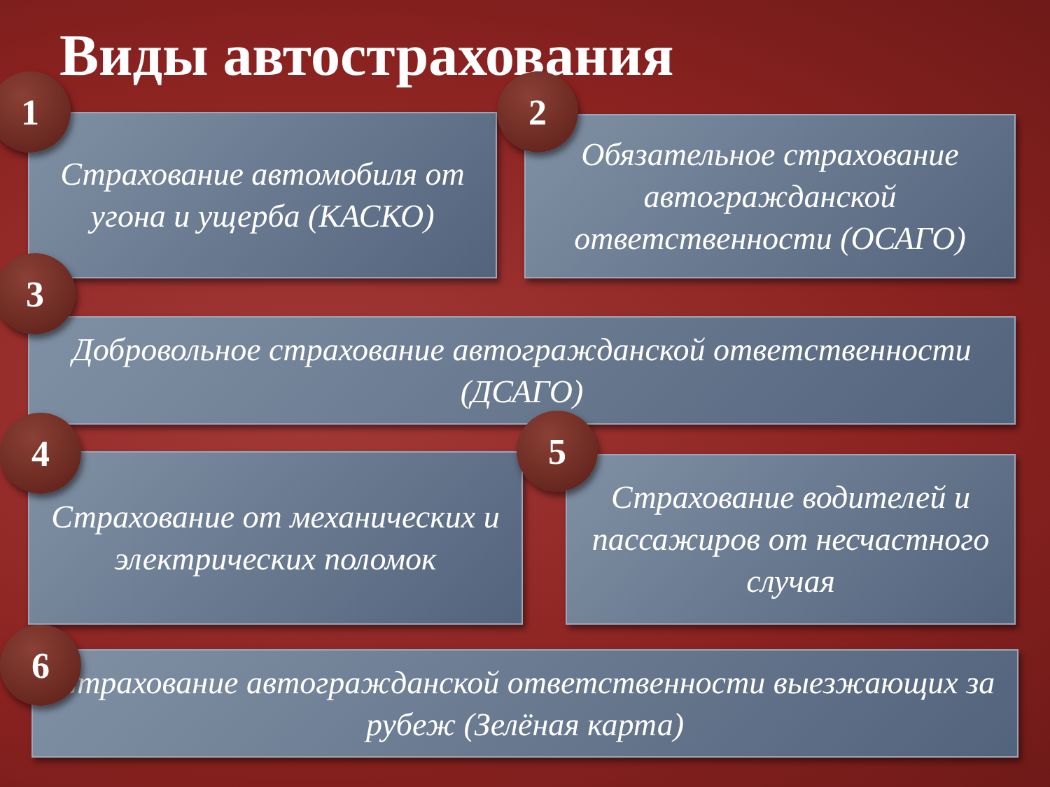Виды автострахования
1
Страхование автомобиля от угона и ущерба (КАСКО)
2
Обязательное страхование автогражданской ответственности (ОСАГО)
3
Добровольное страхование автогражданской ответственности (ДСАГО)
4
Страхование от механических и электрических поломок
5
Страхование водителей и пассажиров от несчастного случая
6
Страхование автогражданской ответственности выезжающих за рубеж (Зелёная карта)